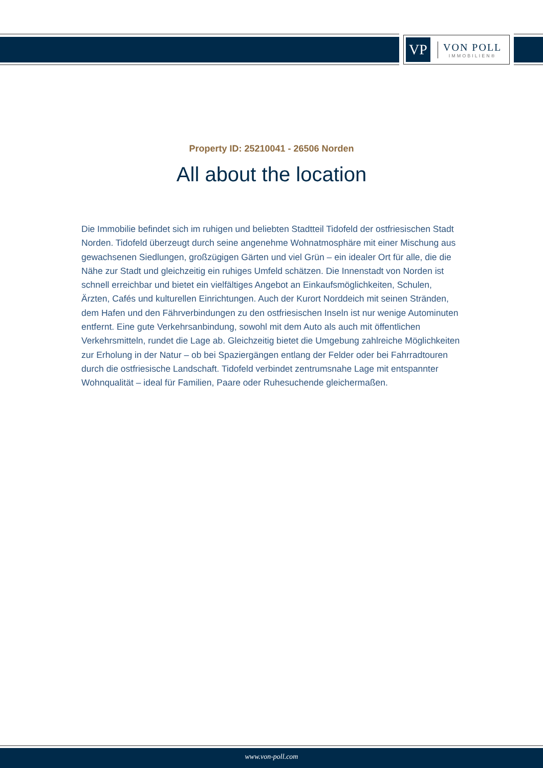VP
VON POLL
IMMOBILIEN®
Property ID: 25210041 - 26506 Norden
All about the location
Die Immobilie befindet sich im ruhigen und beliebten Stadtteil Tidofeld der ostfriesischen Stadt Norden. Tidofeld überzeugt durch seine angenehme Wohnatmosphäre mit einer Mischung aus gewachsenen Siedlungen, großzügigen Gärten und viel Grün – ein idealer Ort für alle, die die Nähe zur Stadt und gleichzeitig ein ruhiges Umfeld schätzen. Die Innenstadt von Norden ist schnell erreichbar und bietet ein vielfältiges Angebot an Einkaufsmöglichkeiten, Schulen, Ärzten, Cafés und kulturellen Einrichtungen. Auch der Kurort Norddeich mit seinen Stränden, dem Hafen und den Fährverbindungen zu den ostfriesischen Inseln ist nur wenige Autominuten entfernt. Eine gute Verkehrsanbindung, sowohl mit dem Auto als auch mit öffentlichen Verkehrsmitteln, rundet die Lage ab. Gleichzeitig bietet die Umgebung zahlreiche Möglichkeiten zur Erholung in der Natur – ob bei Spaziergängen entlang der Felder oder bei Fahrradtouren durch die ostfriesische Landschaft. Tidofeld verbindet zentrumsnahe Lage mit entspannter Wohnqualität – ideal für Familien, Paare oder Ruhesuchende gleichermaßen.
www.von-poll.com